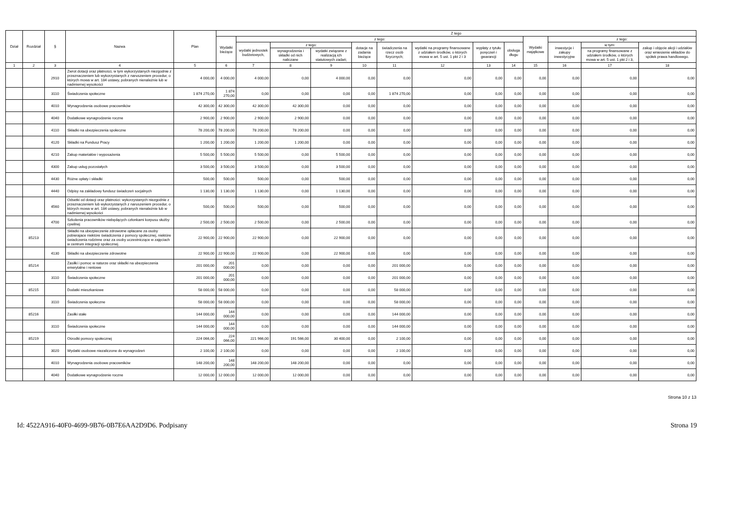| Dział | Rozdział | § | Nazwa | Plan | Z tego | | | | | | | | | | | | |
| --- | --- | --- | --- | --- | --- | --- | --- | --- | --- | --- | --- | --- | --- | --- | --- | --- | --- |
| | | | | | Wydatki bieżące | z tego: | | | | | | | | Wydatki majątkowe | z tego: | | |
| | | | | | | wydatki jednostek budżetowych, | z tego: | | dotacje na zadania bieżące | świadczenia na rzecz osób fizycznych; | wydatki na programy finansowane z udziałem środków, o których mowa w art. 5 ust. 1 pkt 2 i 3 | wypłaty z tytułu poręczeń i gwarancji | obsługa długu | | inwestycje i zakupy inwestycyjne | w tym: | zakup i objęcie akcji i udziałów oraz wniesienie wkładów do spółek prawa handlowego. |
| | | | | | | | wynagrodzenia i składki od nich naliczane | wydatki związane z realizacją ich statutowych zadań; | | | | | | | | na programy finansowane z udziałem środków, o których mowa w art. 5 ust. 1 pkt 2 i 3, | |
| 1 | 2 | 3 | 4 | 5 | 6 | 7 | 8 | 9 | 10 | 11 | 12 | 13 | 14 | 15 | 16 | 17 | 18 |
| | | 2910 | Zwrot dotacji oraz płatności, w tym wykorzystanych niezgodnie z przeznaczeniem lub wykorzystanych z naruszeniem procedur, o których mowa w art. 184 ustawy, pobranych nienależnie lub w nadmiernej wysokości | 4 000,00 | 4 000,00 | 4 000,00 | 0,00 | 4 000,00 | 0,00 | 0,00 | 0,00 | 0,00 | 0,00 | 0,00 | 0,00 | 0,00 | 0,00 |
| | | 3110 | Świadczenia społeczne | 1 874 270,00 | 1 874 270,00 | 0,00 | 0,00 | 0,00 | 0,00 | 1 874 270,00 | 0,00 | 0,00 | 0,00 | 0,00 | 0,00 | 0,00 | 0,00 |
| | | 4010 | Wynagrodzenia osobowe pracowników | 42 300,00 | 42 300,00 | 42 300,00 | 42 300,00 | 0,00 | 0,00 | 0,00 | 0,00 | 0,00 | 0,00 | 0,00 | 0,00 | 0,00 | 0,00 |
| | | 4040 | Dodatkowe wynagrodzenie roczne | 2 900,00 | 2 900,00 | 2 900,00 | 2 900,00 | 0,00 | 0,00 | 0,00 | 0,00 | 0,00 | 0,00 | 0,00 | 0,00 | 0,00 | 0,00 |
| | | 4110 | Składki na ubezpieczenia społeczne | 78 200,00 | 78 200,00 | 78 200,00 | 78 200,00 | 0,00 | 0,00 | 0,00 | 0,00 | 0,00 | 0,00 | 0,00 | 0,00 | 0,00 | 0,00 |
| | | 4120 | Składki na Fundusz Pracy | 1 200,00 | 1 200,00 | 1 200,00 | 1 200,00 | 0,00 | 0,00 | 0,00 | 0,00 | 0,00 | 0,00 | 0,00 | 0,00 | 0,00 | 0,00 |
| | | 4210 | Zakup materiałów i wyposażenia | 5 500,00 | 5 500,00 | 5 500,00 | 0,00 | 5 500,00 | 0,00 | 0,00 | 0,00 | 0,00 | 0,00 | 0,00 | 0,00 | 0,00 | 0,00 |
| | | 4300 | Zakup usług pozostałych | 3 500,00 | 3 500,00 | 3 500,00 | 0,00 | 3 500,00 | 0,00 | 0,00 | 0,00 | 0,00 | 0,00 | 0,00 | 0,00 | 0,00 | 0,00 |
| | | 4430 | Różne opłaty i składki | 500,00 | 500,00 | 500,00 | 0,00 | 500,00 | 0,00 | 0,00 | 0,00 | 0,00 | 0,00 | 0,00 | 0,00 | 0,00 | 0,00 |
| | | 4440 | Odpisy na zakładowy fundusz świadczeń socjalnych | 1 130,00 | 1 130,00 | 1 130,00 | 0,00 | 1 130,00 | 0,00 | 0,00 | 0,00 | 0,00 | 0,00 | 0,00 | 0,00 | 0,00 | 0,00 |
| | | 4560 | Odsetki od dotacji oraz płatności: wykorzystanych niezgodnie z przeznaczeniem lub wykorzystanych z naruszeniem procedur, o których mowa w art. 184 ustawy, pobranych nienależnie lub w nadmiernej wysokości | 500,00 | 500,00 | 500,00 | 0,00 | 500,00 | 0,00 | 0,00 | 0,00 | 0,00 | 0,00 | 0,00 | 0,00 | 0,00 | 0,00 |
| | | 4700 | Szkolenia pracowników niebędących członkami korpusu służby cywilnej | 2 500,00 | 2 500,00 | 2 500,00 | 0,00 | 2 500,00 | 0,00 | 0,00 | 0,00 | 0,00 | 0,00 | 0,00 | 0,00 | 0,00 | 0,00 |
| | 85213 | | Składki na ubezpieczenie zdrowotne opłacane za osoby pobierajace niektóre świadczenia z pomocy społecznej, niektóre świadczenia rodzinne oraz za osoby uczestniczące w zajęciach w centrum integracji społecznej. | 22 900,00 | 22 900,00 | 22 900,00 | 0,00 | 22 900,00 | 0,00 | 0,00 | 0,00 | 0,00 | 0,00 | 0,00 | 0,00 | 0,00 | 0,00 |
| | | 4130 | Składki na ubezpieczenie zdrowotne | 22 900,00 | 22 900,00 | 22 900,00 | 0,00 | 22 900,00 | 0,00 | 0,00 | 0,00 | 0,00 | 0,00 | 0,00 | 0,00 | 0,00 | 0,00 |
| | 85214 | | Zasiłki i pomoc w naturze oraz składki na ubezpieczenia emerytalne i rentowe | 201 000,00 | 201 000,00 | 0,00 | 0,00 | 0,00 | 0,00 | 201 000,00 | 0,00 | 0,00 | 0,00 | 0,00 | 0,00 | 0,00 | 0,00 |
| | | 3110 | Świadczenia społeczne | 201 000,00 | 201 000,00 | 0,00 | 0,00 | 0,00 | 0,00 | 201 000,00 | 0,00 | 0,00 | 0,00 | 0,00 | 0,00 | 0,00 | 0,00 |
| | 85215 | | Dodatki mieszkaniowe | 58 000,00 | 58 000,00 | 0,00 | 0,00 | 0,00 | 0,00 | 58 000,00 | 0,00 | 0,00 | 0,00 | 0,00 | 0,00 | 0,00 | 0,00 |
| | | 3110 | Świadczenia społeczne | 58 000,00 | 58 000,00 | 0,00 | 0,00 | 0,00 | 0,00 | 58 000,00 | 0,00 | 0,00 | 0,00 | 0,00 | 0,00 | 0,00 | 0,00 |
| | 85216 | | Zasiłki stałe | 144 000,00 | 144 000,00 | 0,00 | 0,00 | 0,00 | 0,00 | 144 000,00 | 0,00 | 0,00 | 0,00 | 0,00 | 0,00 | 0,00 | 0,00 |
| | | 3110 | Świadczenia społeczne | 144 000,00 | 144 000,00 | 0,00 | 0,00 | 0,00 | 0,00 | 144 000,00 | 0,00 | 0,00 | 0,00 | 0,00 | 0,00 | 0,00 | 0,00 |
| | 85219 | | Ośrodki pomocy społecznej | 224 066,00 | 224 066,00 | 221 966,00 | 191 566,00 | 30 400,00 | 0,00 | 2 100,00 | 0,00 | 0,00 | 0,00 | 0,00 | 0,00 | 0,00 | 0,00 |
| | | 3020 | Wydatki osobowe niezaliczone do wynagrodzeń | 2 100,00 | 2 100,00 | 0,00 | 0,00 | 0,00 | 0,00 | 2 100,00 | 0,00 | 0,00 | 0,00 | 0,00 | 0,00 | 0,00 | 0,00 |
| | | 4010 | Wynagrodzenia osobowe pracowników | 148 200,00 | 148 200,00 | 148 200,00 | 148 200,00 | 0,00 | 0,00 | 0,00 | 0,00 | 0,00 | 0,00 | 0,00 | 0,00 | 0,00 | 0,00 |
| | | 4040 | Dodatkowe wynagrodzenie roczne | 12 000,00 | 12 000,00 | 12 000,00 | 12 000,00 | 0,00 | 0,00 | 0,00 | 0,00 | 0,00 | 0,00 | 0,00 | 0,00 | 0,00 | 0,00 |
Strona 10 z 13
Id: 4522A916-40F0-4699-9B76-0B7E6AA2D9D6. Podpisany Strona 19